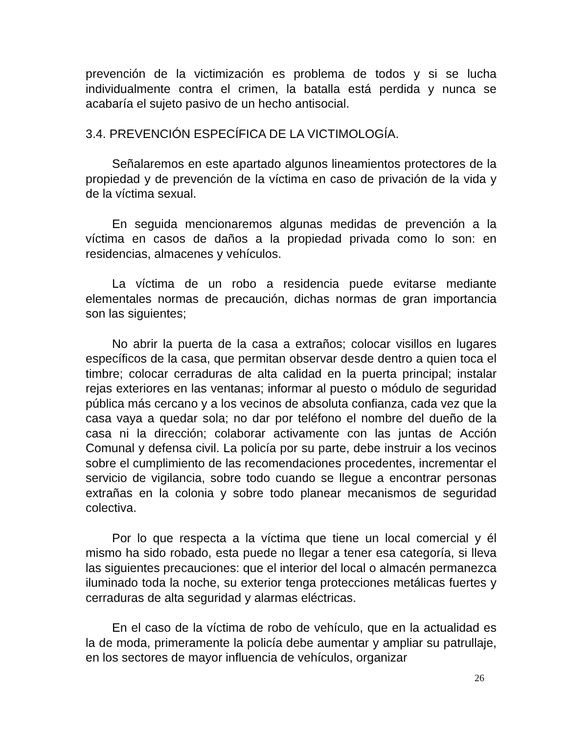prevención de la victimización es problema de todos y si se lucha individualmente contra el crimen, la batalla está perdida y nunca se acabaría el sujeto pasivo de un hecho antisocial.
3.4. PREVENCIÓN ESPECÍFICA DE LA VICTIMOLOGÍA.
Señalaremos en este apartado algunos lineamientos protectores de la propiedad y de prevención de la víctima en caso de privación de la vida y de la víctima sexual.
En seguida mencionaremos algunas medidas de prevención a la víctima en casos de daños a la propiedad privada como lo son: en residencias, almacenes y vehículos.
La víctima de un robo a residencia puede evitarse mediante elementales normas de precaución, dichas normas de gran importancia son las siguientes;
No abrir la puerta de la casa a extraños; colocar visillos en lugares específicos de la casa, que permitan observar desde dentro a quien toca el timbre; colocar cerraduras de alta calidad en la puerta principal; instalar rejas exteriores en las ventanas; informar al puesto o módulo de seguridad pública más cercano y a los vecinos de absoluta confianza, cada vez que la casa vaya a quedar sola; no dar por teléfono el nombre del dueño de la casa ni la dirección; colaborar activamente con las juntas de Acción Comunal y defensa civil. La policía por su parte, debe instruir a los vecinos sobre el cumplimiento de las recomendaciones procedentes, incrementar el servicio de vigilancia, sobre todo cuando se llegue a encontrar personas extrañas en la colonia y sobre todo planear mecanismos de seguridad colectiva.
Por lo que respecta a la víctima que tiene un local comercial y él mismo ha sido robado, esta puede no llegar a tener esa categoría, si lleva las siguientes precauciones: que el interior del local o almacén permanezca iluminado toda la noche, su exterior tenga protecciones metálicas fuertes y cerraduras de alta seguridad y alarmas eléctricas.
En el caso de la víctima de robo de vehículo, que en la actualidad es la de moda, primeramente la policía debe aumentar y ampliar su patrullaje, en los sectores de mayor influencia de vehículos, organizar
26